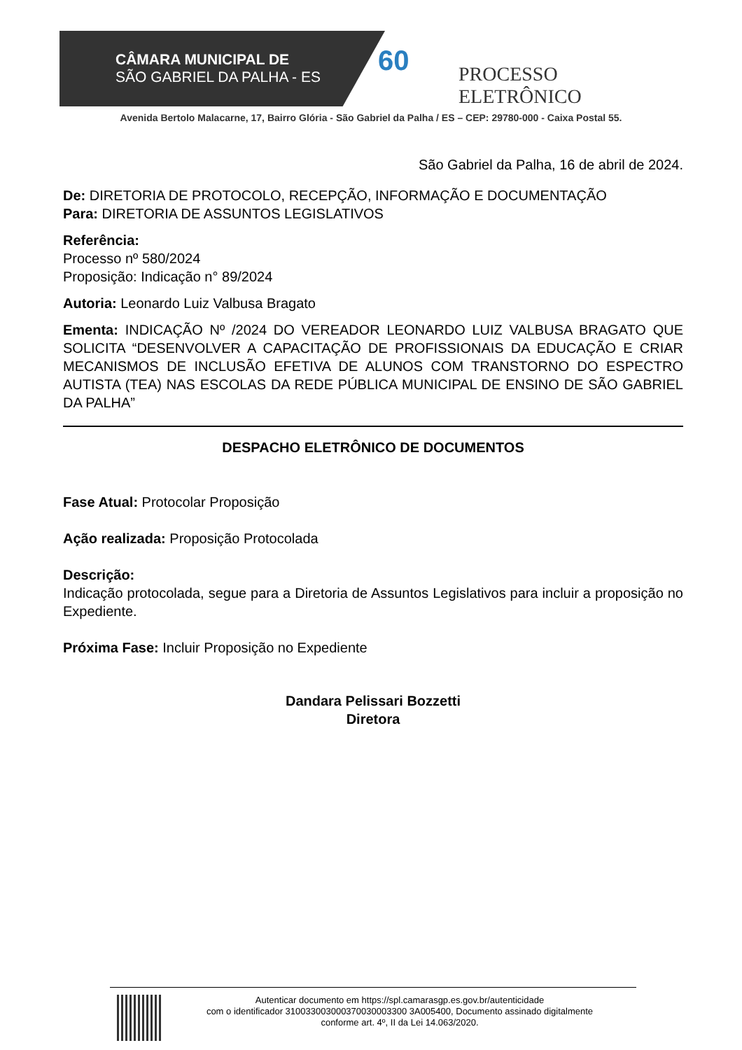CÂMARA MUNICIPAL DE
SÃO GABRIEL DA PALHA - ES
60 PROCESSO ELETRÔNICO
Avenida Bertolo Malacarne, 17, Bairro Glória - São Gabriel da Palha / ES – CEP: 29780-000 - Caixa Postal 55.
São Gabriel da Palha, 16 de abril de 2024.
De: DIRETORIA DE PROTOCOLO, RECEPÇÃO, INFORMAÇÃO E DOCUMENTAÇÃO
Para: DIRETORIA DE ASSUNTOS LEGISLATIVOS
Referência:
Processo nº 580/2024
Proposição: Indicação n° 89/2024
Autoria: Leonardo Luiz Valbusa Bragato
Ementa: INDICAÇÃO Nº /2024 DO VEREADOR LEONARDO LUIZ VALBUSA BRAGATO QUE SOLICITA “DESENVOLVER A CAPACITAÇÃO DE PROFISSIONAIS DA EDUCAÇÃO E CRIAR MECANISMOS DE INCLUSÃO EFETIVA DE ALUNOS COM TRANSTORNO DO ESPECTRO AUTISTA (TEA) NAS ESCOLAS DA REDE PÚBLICA MUNICIPAL DE ENSINO DE SÃO GABRIEL DA PALHA”
DESPACHO ELETRÔNICO DE DOCUMENTOS
Fase Atual: Protocolar Proposição
Ação realizada: Proposição Protocolada
Descrição:
Indicação protocolada, segue para a Diretoria de Assuntos Legislativos para incluir a proposição no Expediente.
Próxima Fase: Incluir Proposição no Expediente
Dandara Pelissari Bozzetti
Diretora
Autenticar documento em https://spl.camarasgp.es.gov.br/autenticidade
com o identificador 310033003000370030003300 3A005400, Documento assinado digitalmente
conforme art. 4º, II da Lei 14.063/2020.